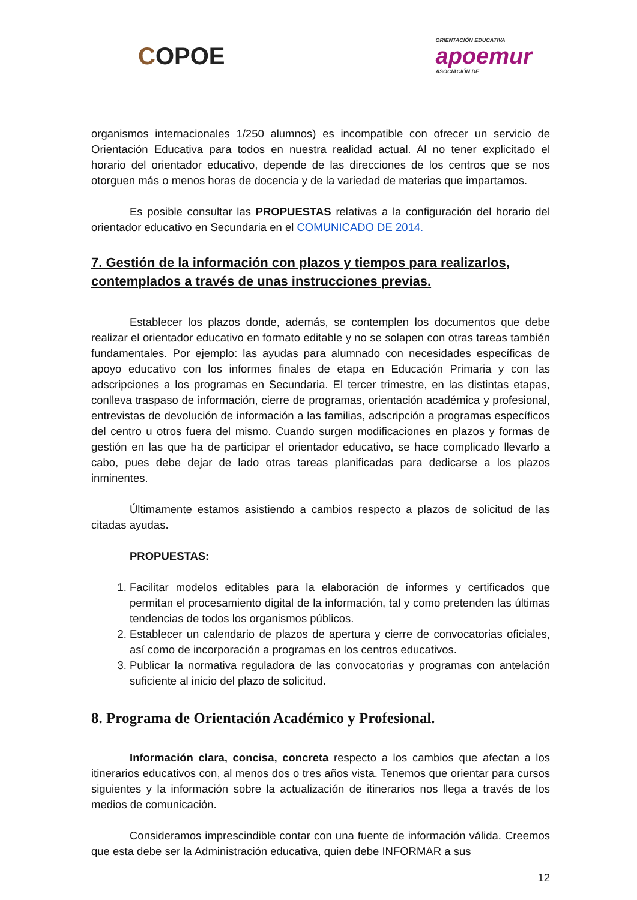COPOE
ORIENTACIÓN EDUCATIVA
apoemur
ASOCIACIÓN DE
organismos internacionales 1/250 alumnos) es incompatible con ofrecer un servicio de Orientación Educativa para todos en nuestra realidad actual. Al no tener explicitado el horario del orientador educativo, depende de las direcciones de los centros que se nos otorguen más o menos horas de docencia y de la variedad de materias que impartamos.
Es posible consultar las PROPUESTAS relativas a la configuración del horario del orientador educativo en Secundaria en el COMUNICADO DE 2014.
7. Gestión de la información con plazos y tiempos para realizarlos, contemplados a través de unas instrucciones previas.
Establecer los plazos donde, además, se contemplen los documentos que debe realizar el orientador educativo en formato editable y no se solapen con otras tareas también fundamentales. Por ejemplo: las ayudas para alumnado con necesidades específicas de apoyo educativo con los informes finales de etapa en Educación Primaria y con las adscripciones a los programas en Secundaria. El tercer trimestre, en las distintas etapas, conlleva traspaso de información, cierre de programas, orientación académica y profesional, entrevistas de devolución de información a las familias, adscripción a programas específicos del centro u otros fuera del mismo. Cuando surgen modificaciones en plazos y formas de gestión en las que ha de participar el orientador educativo, se hace complicado llevarlo a cabo, pues debe dejar de lado otras tareas planificadas para dedicarse a los plazos inminentes.
Últimamente estamos asistiendo a cambios respecto a plazos de solicitud de las citadas ayudas.
PROPUESTAS:
1. Facilitar modelos editables para la elaboración de informes y certificados que permitan el procesamiento digital de la información, tal y como pretenden las últimas tendencias de todos los organismos públicos.
2. Establecer un calendario de plazos de apertura y cierre de convocatorias oficiales, así como de incorporación a programas en los centros educativos.
3. Publicar la normativa reguladora de las convocatorias y programas con antelación suficiente al inicio del plazo de solicitud.
8. Programa de Orientación Académico y Profesional.
Información clara, concisa, concreta respecto a los cambios que afectan a los itinerarios educativos con, al menos dos o tres años vista. Tenemos que orientar para cursos siguientes y la información sobre la actualización de itinerarios nos llega a través de los medios de comunicación.
Consideramos imprescindible contar con una fuente de información válida. Creemos que esta debe ser la Administración educativa, quien debe INFORMAR a sus
12